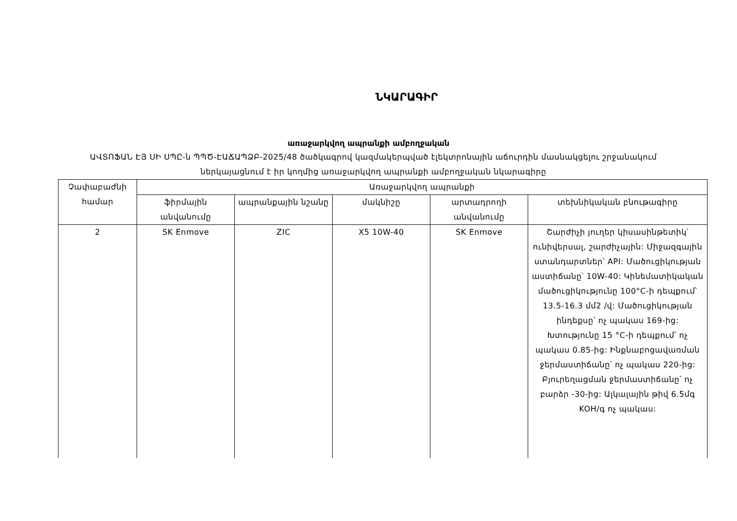ՆԿԱՐԱԳԻՐ
առաջարկվող ապրանքի ամբողջական
ԱՎՏՈՖԱՆ ԷՅ ՍԻ ՍՊԸ-ն ՊՊԾ-ԷԱՃԱՊՁԲ-2025/48 ծածկագրով կազմակերպված էլեկտրոնային աճուրդին մասնակցելու շրջանակում ներկայացնում է իր կողմից առաջարկվող ապրանքի ամբողջական նկարագիրը
| Չափաբաժնի համար | Առաջարկվող ապրանքի | | | | |
| --- | --- | --- | --- | --- | --- |
| | ֆիրմային անվանումը | ապրանքային նշանը | մակնիշը | արտադրողի անվանումը | տեխնիկական բնութագիրը |
| 2 | SK Enmove | ZIC | X5 10W-40 | SK Enmove | Շարժիչի յուղեր կիսասինթետիկ՝ ունիվերսալ, շարժիչային: Միջազգային ստանդարտներ՝ API: Մածուցիկության աստիճանը՝ 10W-40: Կինեմատիկական մածուցիկությունը 100°C-ի դեպքում՝ 13.5-16.3 մմ2 /վ: Մածուցիկության ինդեքսը՝ ոչ պակաս 169-ից: Խտությունը 15 °C-ի դեպքում՝ ոչ պակաս 0.85-ից: Ինքնաբոցավառման ջերմաստիճանը՝ ոչ պակաս 220-ից: Բյուրեղացման ջերմաստիճանը՝ ոչ բարձր -30-ից: Ալկալային թիվ 6.5մգ KOH/գ ոչ պակաս: |